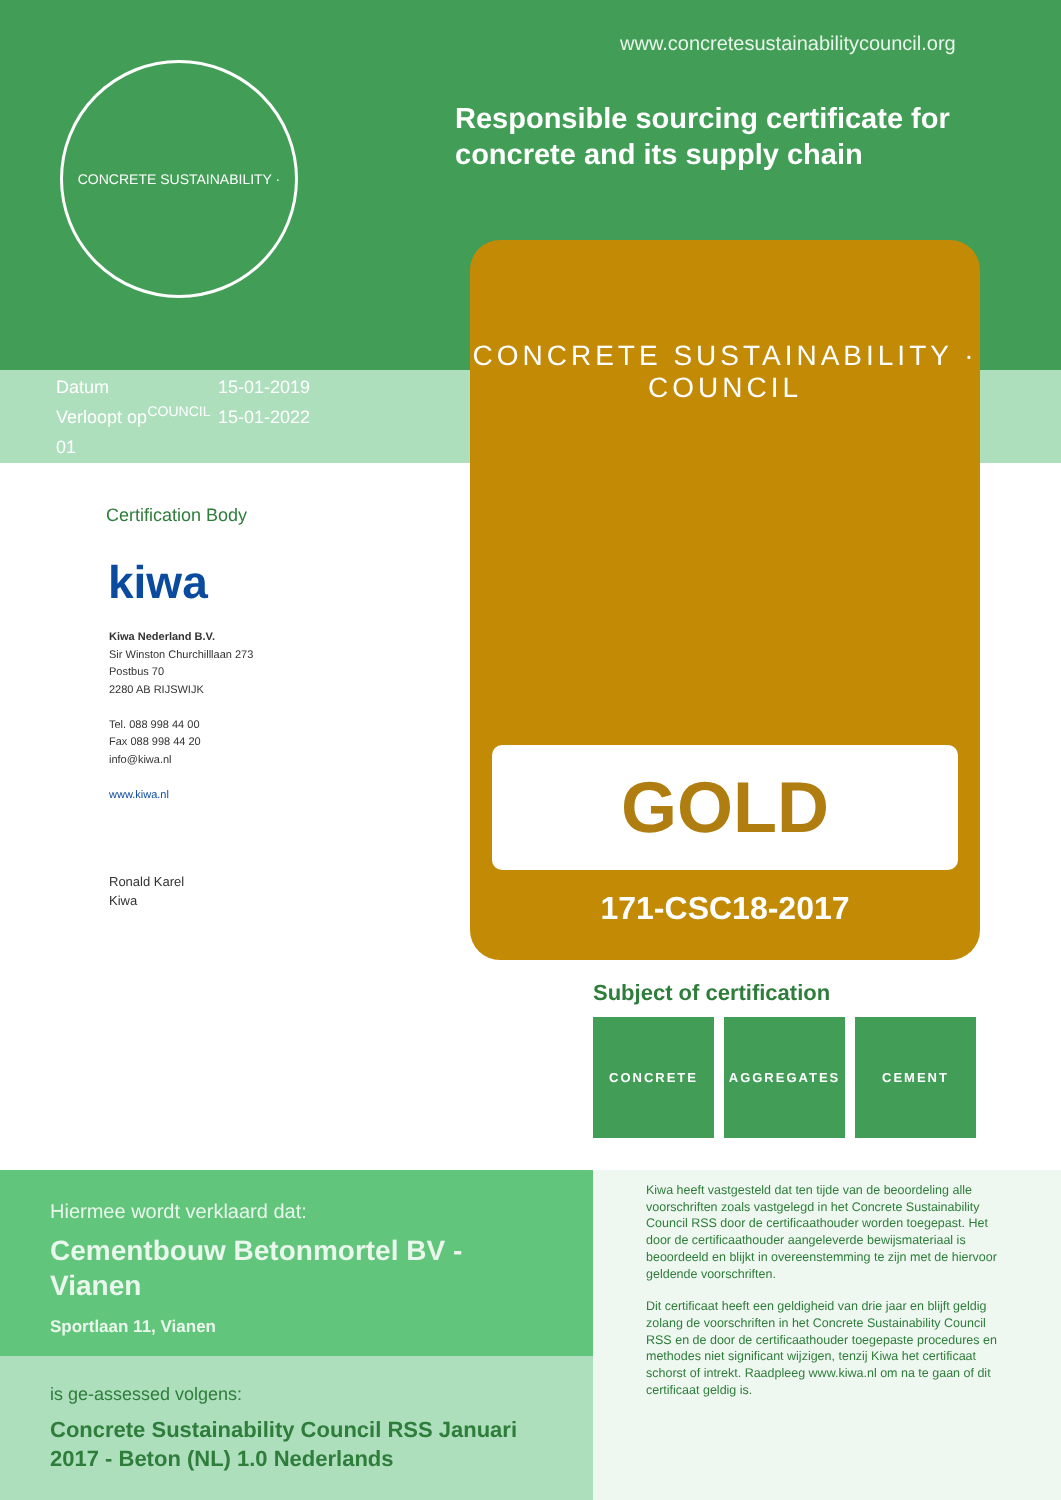CONCRETE SUSTAINABILITY · COUNCIL
www.concretesustainabilitycouncil.org
Responsible sourcing certificate for concrete and its supply chain
Datum 15-01-2019
Verloopt op 15-01-2022
01
CONCRETE SUSTAINABILITY · COUNCIL
GOLD
171-CSC18-2017
Certification Body
kiwa
Kiwa Nederland B.V.
Sir Winston Churchilllaan 273
Postbus 70
2280 AB RIJSWIJK
Tel. 088 998 44 00
Fax 088 998 44 20
info@kiwa.nl
www.kiwa.nl
Ronald Karel
Kiwa
Subject of certification
CONCRETE AGGREGATES CEMENT
Hiermee wordt verklaard dat:
Cementbouw Betonmortel BV - Vianen
Sportlaan 11, Vianen
is ge-assessed volgens:
Concrete Sustainability Council RSS Januari 2017 - Beton (NL) 1.0 Nederlands
Kiwa heeft vastgesteld dat ten tijde van de beoordeling alle voorschriften zoals vastgelegd in het Concrete Sustainability Council RSS door de certificaathouder worden toegepast. Het door de certificaathouder aangeleverde bewijsmateriaal is beoordeeld en blijkt in overeenstemming te zijn met de hiervoor geldende voorschriften.
Dit certificaat heeft een geldigheid van drie jaar en blijft geldig zolang de voorschriften in het Concrete Sustainability Council RSS en de door de certificaathouder toegepaste procedures en methodes niet significant wijzigen, tenzij Kiwa het certificaat schorst of intrekt. Raadpleeg www.kiwa.nl om na te gaan of dit certificaat geldig is.